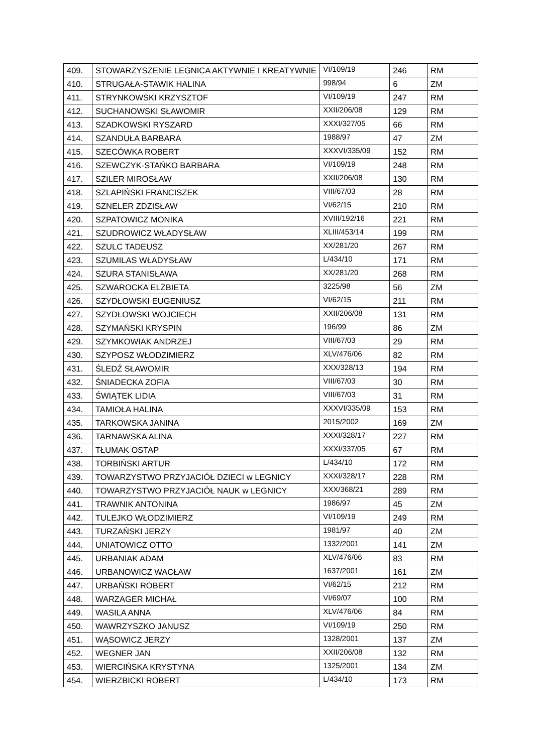| 409. | STOWARZYSZENIE LEGNICA AKTYWNIE I KREATYWNIE | VI/109/19 | 246 | RM |
| 410. | STRUGAŁA-STAWIK HALINA | 998/94 | 6 | ZM |
| 411. | STRYNKOWSKI KRZYSZTOF | VI/109/19 | 247 | RM |
| 412. | SUCHANOWSKI SŁAWOMIR | XXII/206/08 | 129 | RM |
| 413. | SZADKOWSKI RYSZARD | XXXI/327/05 | 66 | RM |
| 414. | SZANDUŁA BARBARA | 1988/97 | 47 | ZM |
| 415. | SZECÓWKA ROBERT | XXXVI/335/09 | 152 | RM |
| 416. | SZEWCZYK-STAŃKO BARBARA | VI/109/19 | 248 | RM |
| 417. | SZILER MIROSŁAW | XXII/206/08 | 130 | RM |
| 418. | SZLAPIŃSKI FRANCISZEK | VIII/67/03 | 28 | RM |
| 419. | SZNELER ZDZISŁAW | VI/62/15 | 210 | RM |
| 420. | SZPATOWICZ MONIKA | XVIII/192/16 | 221 | RM |
| 421. | SZUDROWICZ WŁADYSŁAW | XLIII/453/14 | 199 | RM |
| 422. | SZULC TADEUSZ | XX/281/20 | 267 | RM |
| 423. | SZUMILAS WŁADYSŁAW | L/434/10 | 171 | RM |
| 424. | SZURA STANISŁAWA | XX/281/20 | 268 | RM |
| 425. | SZWAROCKA ELŻBIETA | 3225/98 | 56 | ZM |
| 426. | SZYDŁOWSKI EUGENIUSZ | VI/62/15 | 211 | RM |
| 427. | SZYDŁOWSKI WOJCIECH | XXII/206/08 | 131 | RM |
| 428. | SZYMAŃSKI KRYSPIN | 196/99 | 86 | ZM |
| 429. | SZYMKOWIAK ANDRZEJ | VIII/67/03 | 29 | RM |
| 430. | SZYPOSZ WŁODZIMIERZ | XLV/476/06 | 82 | RM |
| 431. | ŚLEDŹ SŁAWOMIR | XXX/328/13 | 194 | RM |
| 432. | ŚNIADECKA ZOFIA | VIII/67/03 | 30 | RM |
| 433. | ŚWIĄTEK LIDIA | VIII/67/03 | 31 | RM |
| 434. | TAMIOŁA HALINA | XXXVI/335/09 | 153 | RM |
| 435. | TARKOWSKA JANINA | 2015/2002 | 169 | ZM |
| 436. | TARNAWSKA ALINA | XXXI/328/17 | 227 | RM |
| 437. | TŁUMAK OSTAP | XXXI/337/05 | 67 | RM |
| 438. | TORBIŃSKI ARTUR | L/434/10 | 172 | RM |
| 439. | TOWARZYSTWO PRZYJACIÓŁ DZIECI w LEGNICY | XXXI/328/17 | 228 | RM |
| 440. | TOWARZYSTWO PRZYJACIÓŁ NAUK w LEGNICY | XXX/368/21 | 289 | RM |
| 441. | TRAWNIK ANTONINA | 1986/97 | 45 | ZM |
| 442. | TULEJKO WŁODZIMIERZ | VI/109/19 | 249 | RM |
| 443. | TURZAŃSKI JERZY | 1981/97 | 40 | ZM |
| 444. | UNIATOWICZ OTTO | 1332/2001 | 141 | ZM |
| 445. | URBANIAK ADAM | XLV/476/06 | 83 | RM |
| 446. | URBANOWICZ WACŁAW | 1637/2001 | 161 | ZM |
| 447. | URBAŃSKI ROBERT | VI/62/15 | 212 | RM |
| 448. | WARZAGER MICHAŁ | VI/69/07 | 100 | RM |
| 449. | WASILA ANNA | XLV/476/06 | 84 | RM |
| 450. | WAWRZYSZKO JANUSZ | VI/109/19 | 250 | RM |
| 451. | WĄSOWICZ JERZY | 1328/2001 | 137 | ZM |
| 452. | WEGNER JAN | XXII/206/08 | 132 | RM |
| 453. | WIERCIŃSKA KRYSTYNA | 1325/2001 | 134 | ZM |
| 454. | WIERZBICKI ROBERT | L/434/10 | 173 | RM |